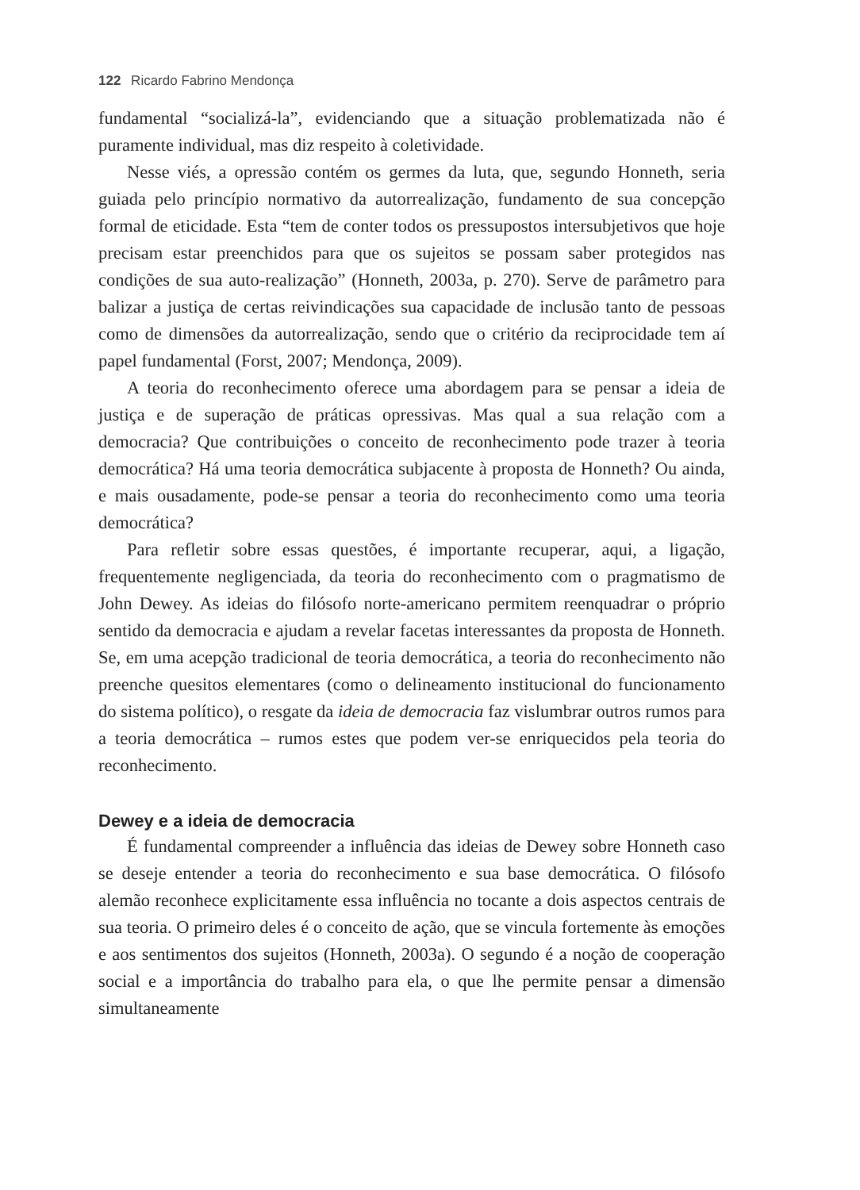122 Ricardo Fabrino Mendonça
fundamental “socializá-la”, evidenciando que a situação problematizada não é puramente individual, mas diz respeito à coletividade.
Nesse viés, a opressão contém os germes da luta, que, segundo Honneth, seria guiada pelo princípio normativo da autorrealização, fundamento de sua concepção formal de eticidade. Esta “tem de conter todos os pressupostos intersubjetivos que hoje precisam estar preenchidos para que os sujeitos se possam saber protegidos nas condições de sua auto-realização” (Honneth, 2003a, p. 270). Serve de parâmetro para balizar a justiça de certas reivindicações sua capacidade de inclusão tanto de pessoas como de dimensões da autorrealização, sendo que o critério da reciprocidade tem aí papel fundamental (Forst, 2007; Mendonça, 2009).
A teoria do reconhecimento oferece uma abordagem para se pensar a ideia de justiça e de superação de práticas opressivas. Mas qual a sua relação com a democracia? Que contribuições o conceito de reconhecimento pode trazer à teoria democrática? Há uma teoria democrática subjacente à proposta de Honneth? Ou ainda, e mais ousadamente, pode-se pensar a teoria do reconhecimento como uma teoria democrática?
Para refletir sobre essas questões, é importante recuperar, aqui, a ligação, frequentemente negligenciada, da teoria do reconhecimento com o pragmatismo de John Dewey. As ideias do filósofo norte-americano permitem reenquadrar o próprio sentido da democracia e ajudam a revelar facetas interessantes da proposta de Honneth. Se, em uma acepção tradicional de teoria democrática, a teoria do reconhecimento não preenche quesitos elementares (como o delineamento institucional do funcionamento do sistema político), o resgate da ideia de democracia faz vislumbrar outros rumos para a teoria democrática – rumos estes que podem ver-se enriquecidos pela teoria do reconhecimento.
Dewey e a ideia de democracia
É fundamental compreender a influência das ideias de Dewey sobre Honneth caso se deseje entender a teoria do reconhecimento e sua base democrática. O filósofo alemão reconhece explicitamente essa influência no tocante a dois aspectos centrais de sua teoria. O primeiro deles é o conceito de ação, que se vincula fortemente às emoções e aos sentimentos dos sujeitos (Honneth, 2003a). O segundo é a noção de cooperação social e a importância do trabalho para ela, o que lhe permite pensar a dimensão simultaneamente